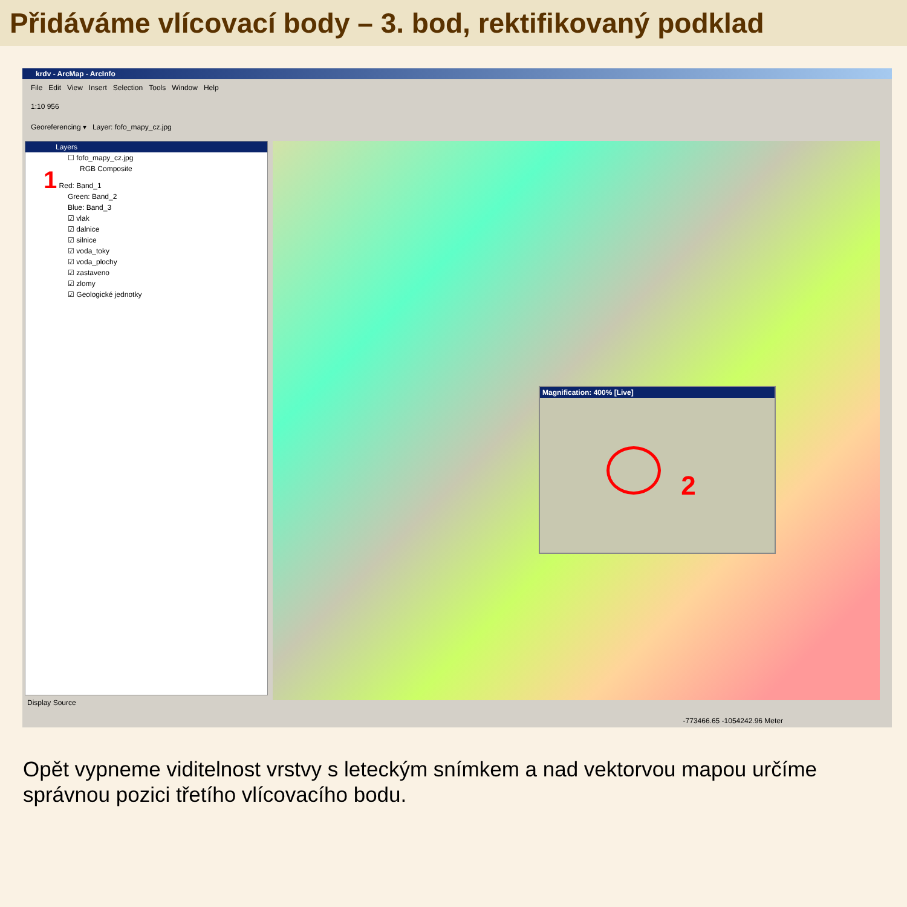Přidáváme vlícovací body – 3. bod, rektifikovaný podklad
krdv - ArcMap - ArcInfo
File Edit View Insert Selection Tools Window Help
1:10 956
Georeferencing ▾ Layer: fofo_mapy_cz.jpg
Layers
☐ fofo_mapy_cz.jpg
RGB Composite
1 Red: Band_1
Green: Band_2
Blue: Band_3
☑ vlak
☑ dalnice
☑ silnice
☑ voda_toky
☑ voda_plochy
☑ zastaveno
☑ zlomy
☑ Geologické jednotky
Magnification: 400% [Live]
2
Display Source
-773466.65 -1054242.96 Meter
Opět vypneme viditelnost vrstvy s leteckým snímkem a nad vektorvou mapou určíme správnou pozici třetího vlícovacího bodu.